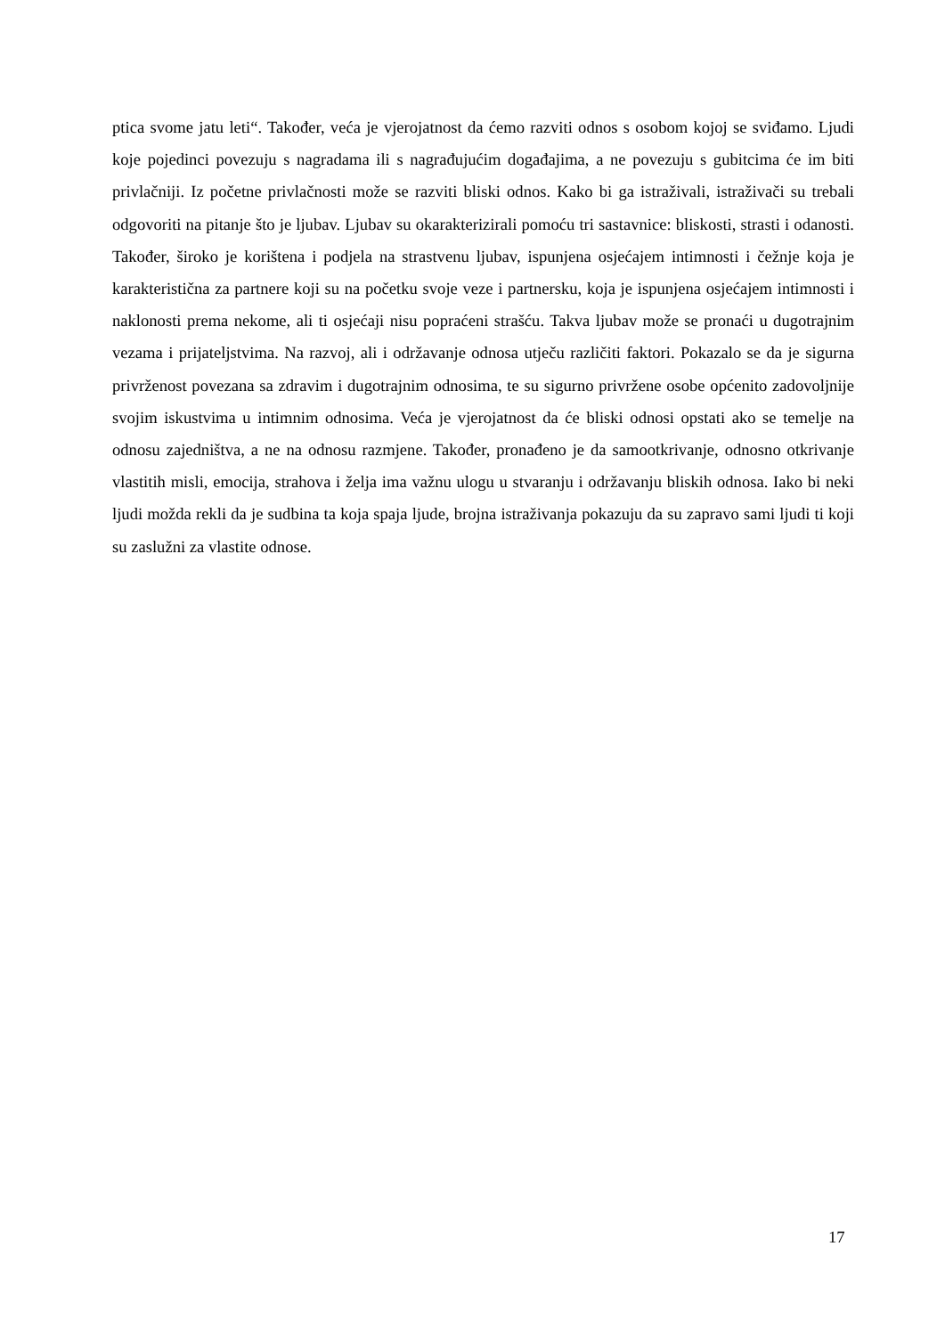ptica svome jatu leti“. Također, veća je vjerojatnost da ćemo razviti odnos s osobom kojoj se sviđamo. Ljudi koje pojedinci povezuju s nagradama ili s nagrađujućim događajima, a ne povezuju s gubitcima će im biti privlačniji. Iz početne privlačnosti može se razviti bliski odnos. Kako bi ga istraživali, istraživači su trebali odgovoriti na pitanje što je ljubav. Ljubav su okarakterizirali pomoću tri sastavnice: bliskosti, strasti i odanosti. Također, široko je korištena i podjela na strastvenu ljubav, ispunjena osjećajem intimnosti i čežnje koja je karakteristična za partnere koji su na početku svoje veze i partnersku, koja je ispunjena osjećajem intimnosti i naklonosti prema nekome, ali ti osjećaji nisu popraćeni strašću. Takva ljubav može se pronaći u dugotrajnim vezama i prijateljstvima. Na razvoj, ali i održavanje odnosa utječu različiti faktori. Pokazalo se da je sigurna privrženost povezana sa zdravim i dugotrajnim odnosima, te su sigurno privržene osobe općenito zadovoljnije svojim iskustvima u intimnim odnosima. Veća je vjerojatnost da će bliski odnosi opstati ako se temelje na odnosu zajedništva, a ne na odnosu razmjene. Također, pronađeno je da samootkrivanje, odnosno otkrivanje vlastitih misli, emocija, strahova i želja ima važnu ulogu u stvaranju i održavanju bliskih odnosa. Iako bi neki ljudi možda rekli da je sudbina ta koja spaja ljude, brojna istraživanja pokazuju da su zapravo sami ljudi ti koji su zaslužni za vlastite odnose.
17